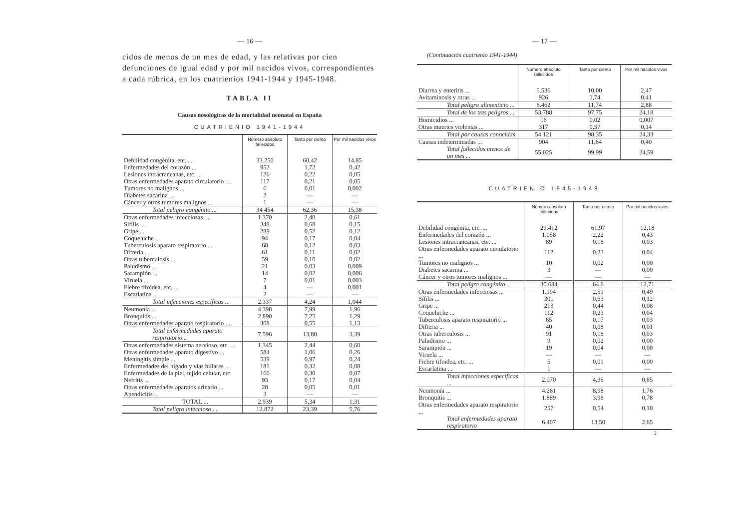— 16 —
cidos de menos de un mes de edad, y las relativas por cien defunciones de igual edad y por mil nacidos vivos, correspondientes a cada rúbrica, en los cuatrienios 1941-1944 y 1945-1948.
TABLA II
Causas nosológicas de la mortalidad neonatal en España
CUATRIENIO 1941-1944
| | Número absoluto fallecidos | Tanto por ciento | Por mil nacidos vivos |
| --- | --- | --- | --- |
| Debilidad congénita, etc. ... | 33.250 | 60,42 | 14,85 |
| Enfermedades del corazón ... | 952 | 1,72 | 0,42 |
| Lesiones intracraneanas, etc. ... | 126 | 0,22 | 0,05 |
| Otras enfermedades aparato circulatorio ... | 117 | 0,21 | 0,05 |
| Tumores no malignos ... | 6 | 0,01 | 0,002 |
| Diabetes sacarina ... | 2 | — | — |
| Cáncer y otros tumores malignos ... | 1 | — | — |
| Total peligro congénito ... | 34 454 | 62,36 | 15,38 |
| Otras enfermedades infecciosas ... | 1.370 | 2,48 | 0,61 |
| Sífilis ... | 348 | 0,68 | 0,15 |
| Gripe ... | 289 | 0,52 | 0,12 |
| Coqueluche ... | 94 | 0,17 | 0,04 |
| Tuberculosis aparato respiratorio ... | 68 | 0,12 | 0,03 |
| Difteria ... | 61 | 0,11 | 0,02 |
| Otras tuberculosis ... | 59 | 0,10 | 0,02 |
| Paludismo ... | 21 | 0,03 | 0,009 |
| Sarampión ... | 14 | 0,02 | 0,006 |
| Viruela ... | 7 | 0,01 | 0,003 |
| Fiebre tifoidea, etc. ... | 4 | — | 0,001 |
| Escarlatina ... | 2 | — | — |
| Total infecciones específicas ... | 2.337 | 4,24 | 1,044 |
| Neumonía ... | 4.398 | 7,99 | 1,96 |
| Bronquitis ... | 2.890 | 7,25 | 1,29 |
| Otras enfermedades aparato respiratorio ... | 308 | 0,55 | 1,13 |
| Total enfermedades aparato respiratorio... | 7.596 | 13,80 | 3,39 |
| Otras enfermedades sistema nervioso, etc. ... | 1.345 | 2,44 | 0,60 |
| Otras enfermedades aparato digestivo ... | 584 | 1,06 | 0,26 |
| Meningitis simple ... | 539 | 0,97 | 0,24 |
| Enfermedades del hígado y vías biliares ... | 181 | 0,32 | 0,08 |
| Enfermedades de la piel, tejido celular, etc. | 166 | 0,30 | 0,07 |
| Nefritis ... | 93 | 0,17 | 0,04 |
| Otras enfermedades aparatos urinario ... | 28 | 0,05 | 0,01 |
| Apendicitis ... | 3 | — | — |
| TOTAL ... | 2.939 | 5,34 | 1,31 |
| Total peligro infeccioso ... | 12.872 | 23,39 | 5,76 |
— 17 —
(Continuación cuatrienio 1941-1944)
| | Número absoluto fallecidos | Tanto por ciento | Por mil nacidos vivos |
| --- | --- | --- | --- |
| Diarrea y enteritis ... | 5.536 | 10,00 | 2,47 |
| Avitaminosis y otras ... | 926 | 1,74 | 0,41 |
| Total peligro alimenticio ... | 6.462 | 11,74 | 2,88 |
| Total de los tres peligros ... | 53.788 | 97,75 | 24,18 |
| Homicidios ... | 16 | 0,02 | 0,007 |
| Otras muertes violentas ... | 317 | 0,57 | 0,14 |
| Total por causas conocidas | 54 121 | 98,35 | 24,33 |
| Causas indeterminadas ... | 904 | 11,64 | 0,40 |
| Total fallecidos menos de un mes ... | 55.025 | 99,99 | 24,59 |
CUATRIENIO 1945-1948
| | Número absoluto fallecidos | Tanto por ciento | Por mil nacidos vivos |
| --- | --- | --- | --- |
| Debilidad congénita, etc. ... | 29.412 | 61,97 | 12,18 |
| Enfermedades del corazón ... | 1.058 | 2,22 | 0,43 |
| Lesiones intracraneanas, etc. ... | 89 | 0,18 | 0,03 |
| Otras enfermedades aparato circulatorio ... | 112 | 0,23 | 0,04 |
| Tumores no malignos ... | 10 | 0,02 | 0,00 |
| Diabetes sacarina ... | 3 | — | 0,00 |
| Cáncer y otros tumores malignos ... | — | — | — |
| Total peligro congénito ... | 30.684 | 64,6 | 12,71 |
| Otras enfermedades infecciosas ... | 1.194 | 2,51 | 0,49 |
| Sífilis ... | 301 | 0,63 | 0,12 |
| Gripe ... | 213 | 0,44 | 0,08 |
| Coqueluche ... | 112 | 0,23 | 0,04 |
| Tuberculosis aparato respiratorio ... | 85 | 0,17 | 0,03 |
| Difteria ... | 40 | 0,08 | 0,01 |
| Otras tuberculosis ... | 91 | 0,18 | 0,03 |
| Paludismo ... | 9 | 0,02 | 0,00 |
| Sarampión ... | 19 | 0,04 | 0,00 |
| Viruela ... | — | — | — |
| Fiebre tifoidea, etc. ... | 5 | 0,01 | 0,00 |
| Escarlatina ... | 1 | — | — |
| Total infecciones específicas ... | 2.070 | 4,36 | 0,85 |
| Neumonía ... | 4.261 | 8,98 | 1,76 |
| Bronquitis ... | 1.889 | 3,98 | 0,78 |
| Otras enfermedades aparato respiratorio ... | 257 | 0,54 | 0,10 |
| Total enfermedades aparato respiratorio | 6.407 | 13,50 | 2,65 |
2